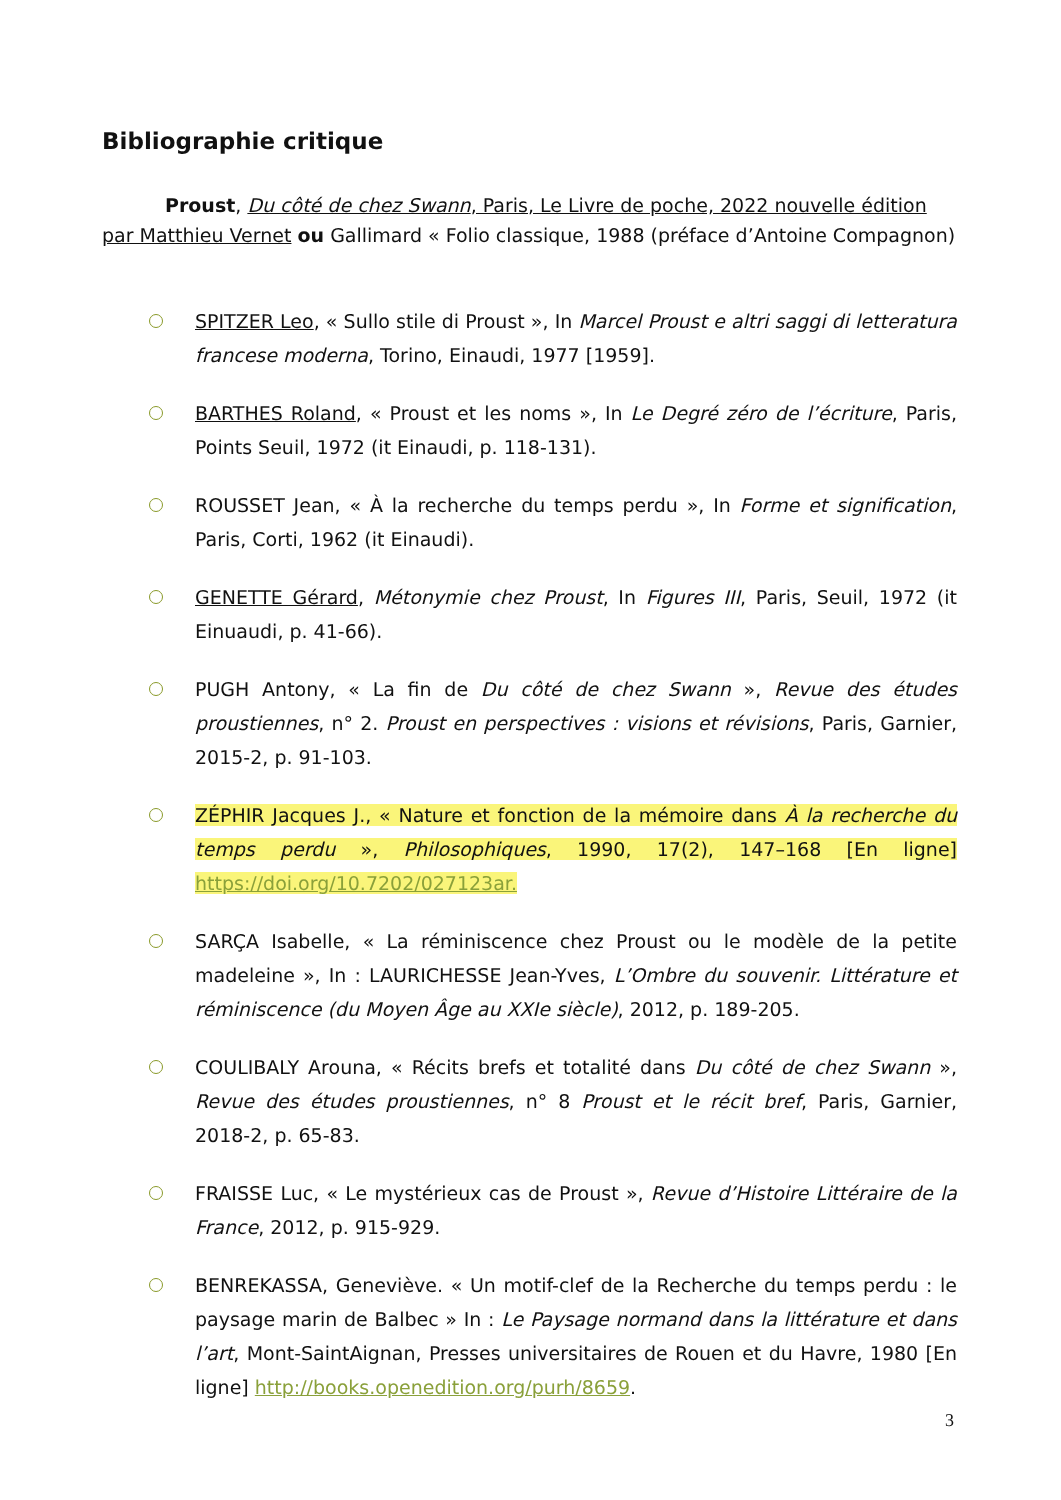Bibliographie critique
Proust, Du côté de chez Swann, Paris, Le Livre de poche, 2022 nouvelle édition par Matthieu Vernet ou Gallimard « Folio classique, 1988 (préface d’Antoine Compagnon)
SPITZER Leo, « Sullo stile di Proust », In Marcel Proust e altri saggi di letteratura francese moderna, Torino, Einaudi, 1977 [1959].
BARTHES Roland, « Proust et les noms », In Le Degré zéro de l’écriture, Paris, Points Seuil, 1972 (it Einaudi, p. 118-131).
ROUSSET Jean, « À la recherche du temps perdu », In Forme et signification, Paris, Corti, 1962 (it Einaudi).
GENETTE Gérard, Métonymie chez Proust, In Figures III, Paris, Seuil, 1972 (it Einuaudi, p. 41-66).
PUGH Antony, « La fin de Du côté de chez Swann », Revue des études proustiennes, n° 2. Proust en perspectives : visions et révisions, Paris, Garnier, 2015-2, p. 91-103.
ZÉPHIR Jacques J., « Nature et fonction de la mémoire dans À la recherche du temps perdu », Philosophiques, 1990, 17(2), 147–168 [En ligne] https://doi.org/10.7202/027123ar.
SARÇA Isabelle, « La réminiscence chez Proust ou le modèle de la petite madeleine », In : LAURICHESSE Jean-Yves, L’Ombre du souvenir. Littérature et réminiscence (du Moyen Âge au XXIe siècle), 2012, p. 189-205.
COULIBALY Arouna, « Récits brefs et totalité dans Du côté de chez Swann », Revue des études proustiennes, n° 8 Proust et le récit bref, Paris, Garnier, 2018-2, p. 65-83.
FRAISSE Luc, « Le mystérieux cas de Proust », Revue d’Histoire Littéraire de la France, 2012, p. 915-929.
BENREKASSA, Geneviève. « Un motif-clef de la Recherche du temps perdu : le paysage marin de Balbec » In : Le Paysage normand dans la littérature et dans l’art, Mont-SaintAignan, Presses universitaires de Rouen et du Havre, 1980 [En ligne] http://books.openedition.org/purh/8659.
3